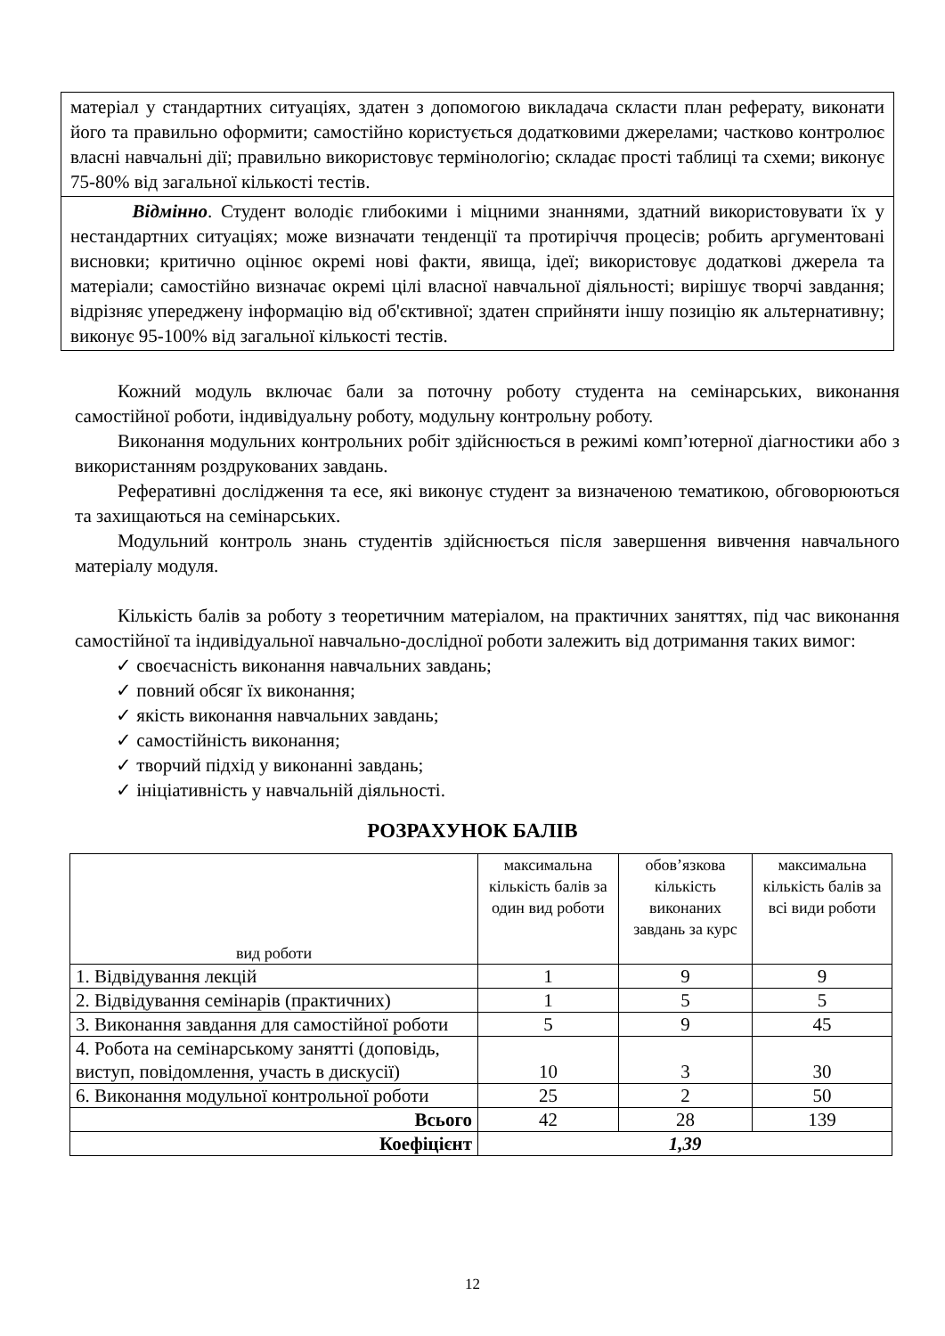матеріал у стандартних ситуаціях, здатен з допомогою викладача скласти план реферату, виконати його та правильно оформити; самостійно користується додатковими джерелами; частково контролює власні навчальні дії; правильно використовує термінологію; складає прості таблиці та схеми; виконує 75-80% від загальної кількості тестів.
Відмінно. Студент володіє глибокими і міцними знаннями, здатний використовувати їх у нестандартних ситуаціях; може визначати тенденції та протиріччя процесів; робить аргументовані висновки; критично оцінює окремі нові факти, явища, ідеї; використовує додаткові джерела та матеріали; самостійно визначає окремі цілі власної навчальної діяльності; вирішує творчі завдання; відрізняє упереджену інформацію від об'єктивної; здатен сприйняти іншу позицію як альтернативну; виконує 95-100% від загальної кількості тестів.
Кожний модуль включає бали за поточну роботу студента на семінарських, виконання самостійної роботи, індивідуальну роботу, модульну контрольну роботу.
Виконання модульних контрольних робіт здійснюється в режимі комп’ютерної діагностики або з використанням роздрукованих завдань.
Реферативні дослідження та есе, які виконує студент за визначеною тематикою, обговорюються та захищаються на семінарських.
Модульний контроль знань студентів здійснюється після завершення вивчення навчального матеріалу модуля.
Кількість балів за роботу з теоретичним матеріалом, на практичних заняттях, під час виконання самостійної та індивідуальної навчально-дослідної роботи залежить від дотримання таких вимог:
✓ своєчасність виконання навчальних завдань;
✓ повний обсяг їх виконання;
✓ якість виконання навчальних завдань;
✓ самостійність виконання;
✓ творчий підхід у виконанні завдань;
✓ ініціативність у навчальній діяльності.
РОЗРАХУНОК БАЛІВ
| вид роботи | максимальна кількість балів за один вид роботи | обов’язкова кількість виконаних завдань за курс | максимальна кількість балів за всі види роботи |
| --- | --- | --- | --- |
| 1. Відвідування лекцій | 1 | 9 | 9 |
| 2. Відвідування семінарів (практичних) | 1 | 5 | 5 |
| 3. Виконання завдання для самостійної роботи | 5 | 9 | 45 |
| 4. Робота на семінарському занятті (доповідь, виступ, повідомлення, участь в дискусії) | 10 | 3 | 30 |
| 6. Виконання модульної контрольної роботи | 25 | 2 | 50 |
| Всього | 42 | 28 | 139 |
| Коефіцієнт | 1,39 | | |
12